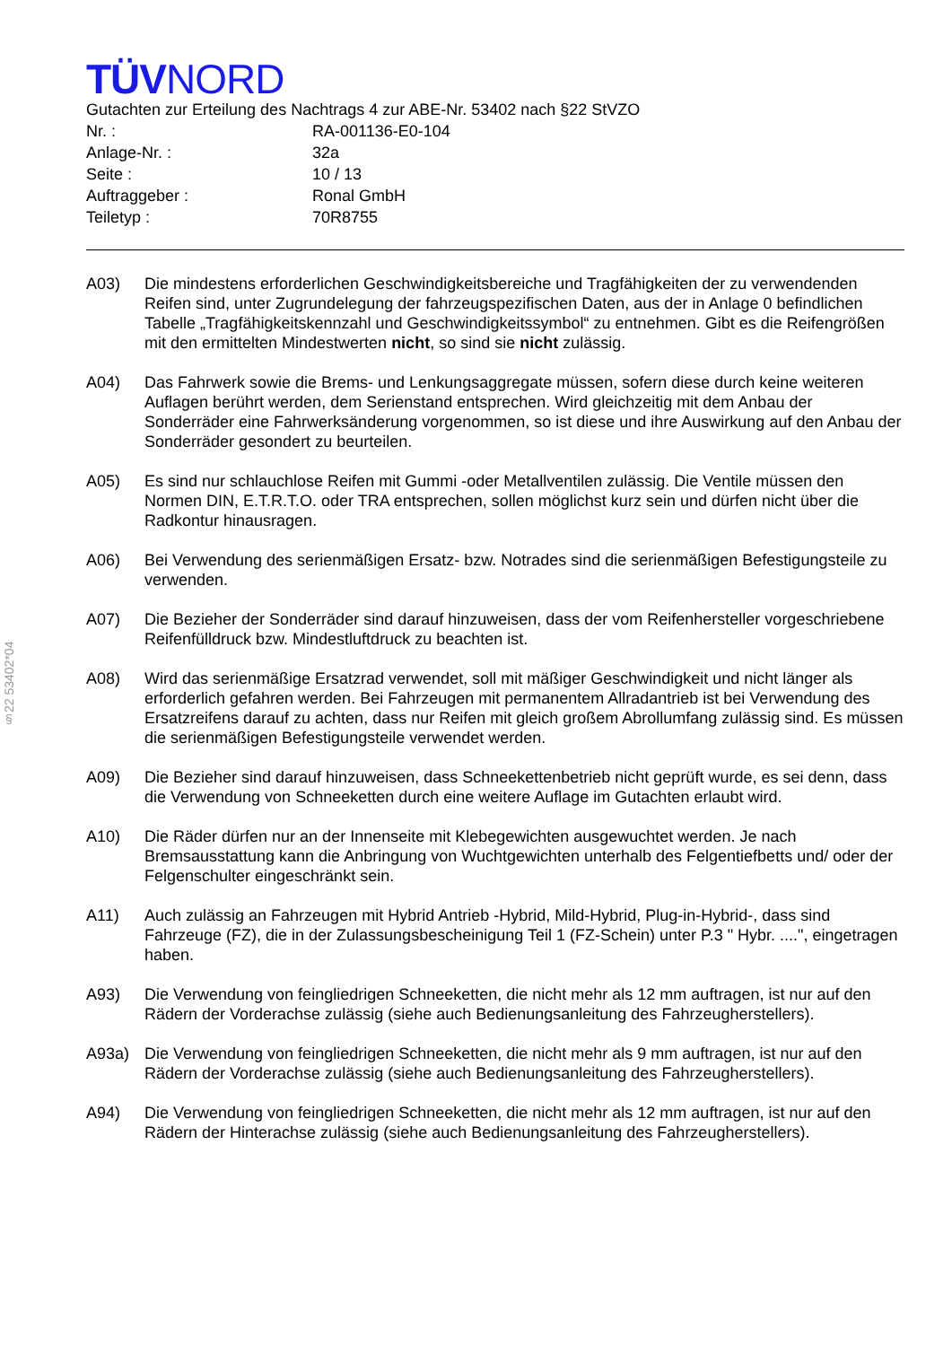§22 53402*04
TÜVNORD
Gutachten zur Erteilung des Nachtrags 4 zur ABE-Nr. 53402 nach §22 StVZO
Nr. : RA-001136-E0-104
Anlage-Nr. : 32a
Seite : 10 / 13
Auftraggeber : Ronal GmbH
Teiletyp : 70R8755
A03) Die mindestens erforderlichen Geschwindigkeitsbereiche und Tragfähigkeiten der zu verwendenden Reifen sind, unter Zugrundelegung der fahrzeugspezifischen Daten, aus der in Anlage 0 befindlichen Tabelle „Tragfähigkeitskennzahl und Geschwindigkeitssymbol“ zu entnehmen. Gibt es die Reifengrößen mit den ermittelten Mindestwerten nicht, so sind sie nicht zulässig.
A04) Das Fahrwerk sowie die Brems- und Lenkungsaggregate müssen, sofern diese durch keine weiteren Auflagen berührt werden, dem Serienstand entsprechen. Wird gleichzeitig mit dem Anbau der Sonderräder eine Fahrwerksänderung vorgenommen, so ist diese und ihre Auswirkung auf den Anbau der Sonderräder gesondert zu beurteilen.
A05) Es sind nur schlauchlose Reifen mit Gummi -oder Metallventilen zulässig. Die Ventile müssen den Normen DIN, E.T.R.T.O. oder TRA entsprechen, sollen möglichst kurz sein und dürfen nicht über die Radkontur hinausragen.
A06) Bei Verwendung des serienmäßigen Ersatz- bzw. Notrades sind die serienmäßigen Befestigungsteile zu verwenden.
A07) Die Bezieher der Sonderräder sind darauf hinzuweisen, dass der vom Reifenhersteller vorgeschriebene Reifenfülldruck bzw. Mindestluftdruck zu beachten ist.
A08) Wird das serienmäßige Ersatzrad verwendet, soll mit mäßiger Geschwindigkeit und nicht länger als erforderlich gefahren werden. Bei Fahrzeugen mit permanentem Allradantrieb ist bei Verwendung des Ersatzreifens darauf zu achten, dass nur Reifen mit gleich großem Abrollumfang zulässig sind. Es müssen die serienmäßigen Befestigungsteile verwendet werden.
A09) Die Bezieher sind darauf hinzuweisen, dass Schneekettenbetrieb nicht geprüft wurde, es sei denn, dass die Verwendung von Schneeketten durch eine weitere Auflage im Gutachten erlaubt wird.
A10) Die Räder dürfen nur an der Innenseite mit Klebegewichten ausgewuchtet werden. Je nach Bremsausstattung kann die Anbringung von Wuchtgewichten unterhalb des Felgentiefbetts und/ oder der Felgenschulter eingeschränkt sein.
A11) Auch zulässig an Fahrzeugen mit Hybrid Antrieb -Hybrid, Mild-Hybrid, Plug-in-Hybrid-, dass sind Fahrzeuge (FZ), die in der Zulassungsbescheinigung Teil 1 (FZ-Schein) unter P.3 " Hybr. ....", eingetragen haben.
A93) Die Verwendung von feingliedrigen Schneeketten, die nicht mehr als 12 mm auftragen, ist nur auf den Rädern der Vorderachse zulässig (siehe auch Bedienungsanleitung des Fahrzeugherstellers).
A93a) Die Verwendung von feingliedrigen Schneeketten, die nicht mehr als 9 mm auftragen, ist nur auf den Rädern der Vorderachse zulässig (siehe auch Bedienungsanleitung des Fahrzeugherstellers).
A94) Die Verwendung von feingliedrigen Schneeketten, die nicht mehr als 12 mm auftragen, ist nur auf den Rädern der Hinterachse zulässig (siehe auch Bedienungsanleitung des Fahrzeugherstellers).